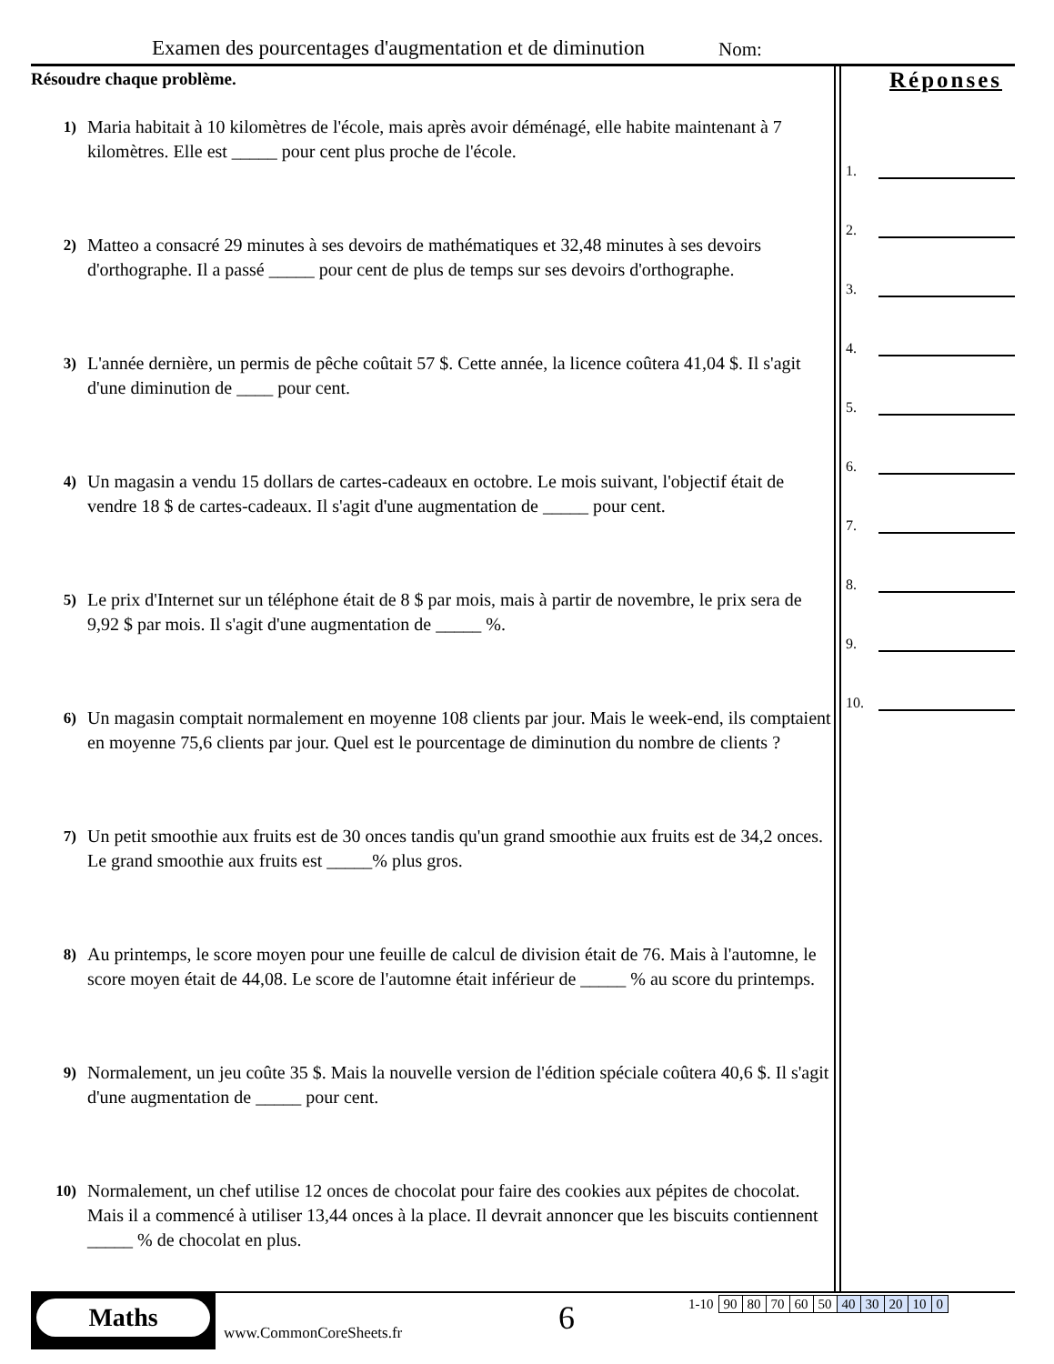Examen des pourcentages d'augmentation et de diminution
Nom:
Résoudre chaque problème.
1)
Maria habitait à 10 kilomètres de l'école, mais après avoir déménagé, elle habite maintenant à 7 kilomètres. Elle est _____ pour cent plus proche de l'école.
2)
Matteo a consacré 29 minutes à ses devoirs de mathématiques et 32,48 minutes à ses devoirs d'orthographe. Il a passé _____ pour cent de plus de temps sur ses devoirs d'orthographe.
3)
L'année dernière, un permis de pêche coûtait 57 $. Cette année, la licence coûtera 41,04 $. Il s'agit d'une diminution de ____ pour cent.
4)
Un magasin a vendu 15 dollars de cartes-cadeaux en octobre. Le mois suivant, l'objectif était de vendre 18 $ de cartes-cadeaux. Il s'agit d'une augmentation de _____ pour cent.
5)
Le prix d'Internet sur un téléphone était de 8 $ par mois, mais à partir de novembre, le prix sera de 9,92 $ par mois. Il s'agit d'une augmentation de _____ %.
6)
Un magasin comptait normalement en moyenne 108 clients par jour. Mais le week-end, ils comptaient en moyenne 75,6 clients par jour. Quel est le pourcentage de diminution du nombre de clients ?
7)
Un petit smoothie aux fruits est de 30 onces tandis qu'un grand smoothie aux fruits est de 34,2 onces. Le grand smoothie aux fruits est _____% plus gros.
8)
Au printemps, le score moyen pour une feuille de calcul de division était de 76. Mais à l'automne, le score moyen était de 44,08. Le score de l'automne était inférieur de _____ % au score du printemps.
9)
Normalement, un jeu coûte 35 $. Mais la nouvelle version de l'édition spéciale coûtera 40,6 $. Il s'agit d'une augmentation de _____ pour cent.
10)
Normalement, un chef utilise 12 onces de chocolat pour faire des cookies aux pépites de chocolat. Mais il a commencé à utiliser 13,44 onces à la place. Il devrait annoncer que les biscuits contiennent _____ % de chocolat en plus.
Réponses
1.
2.
3.
4.
5.
6.
7.
8.
9.
10.
Maths
www.CommonCoreSheets.fr 6
| 1-10 | 90 | 80 | 70 | 60 | 50 | 40 | 30 | 20 | 10 | 0 |